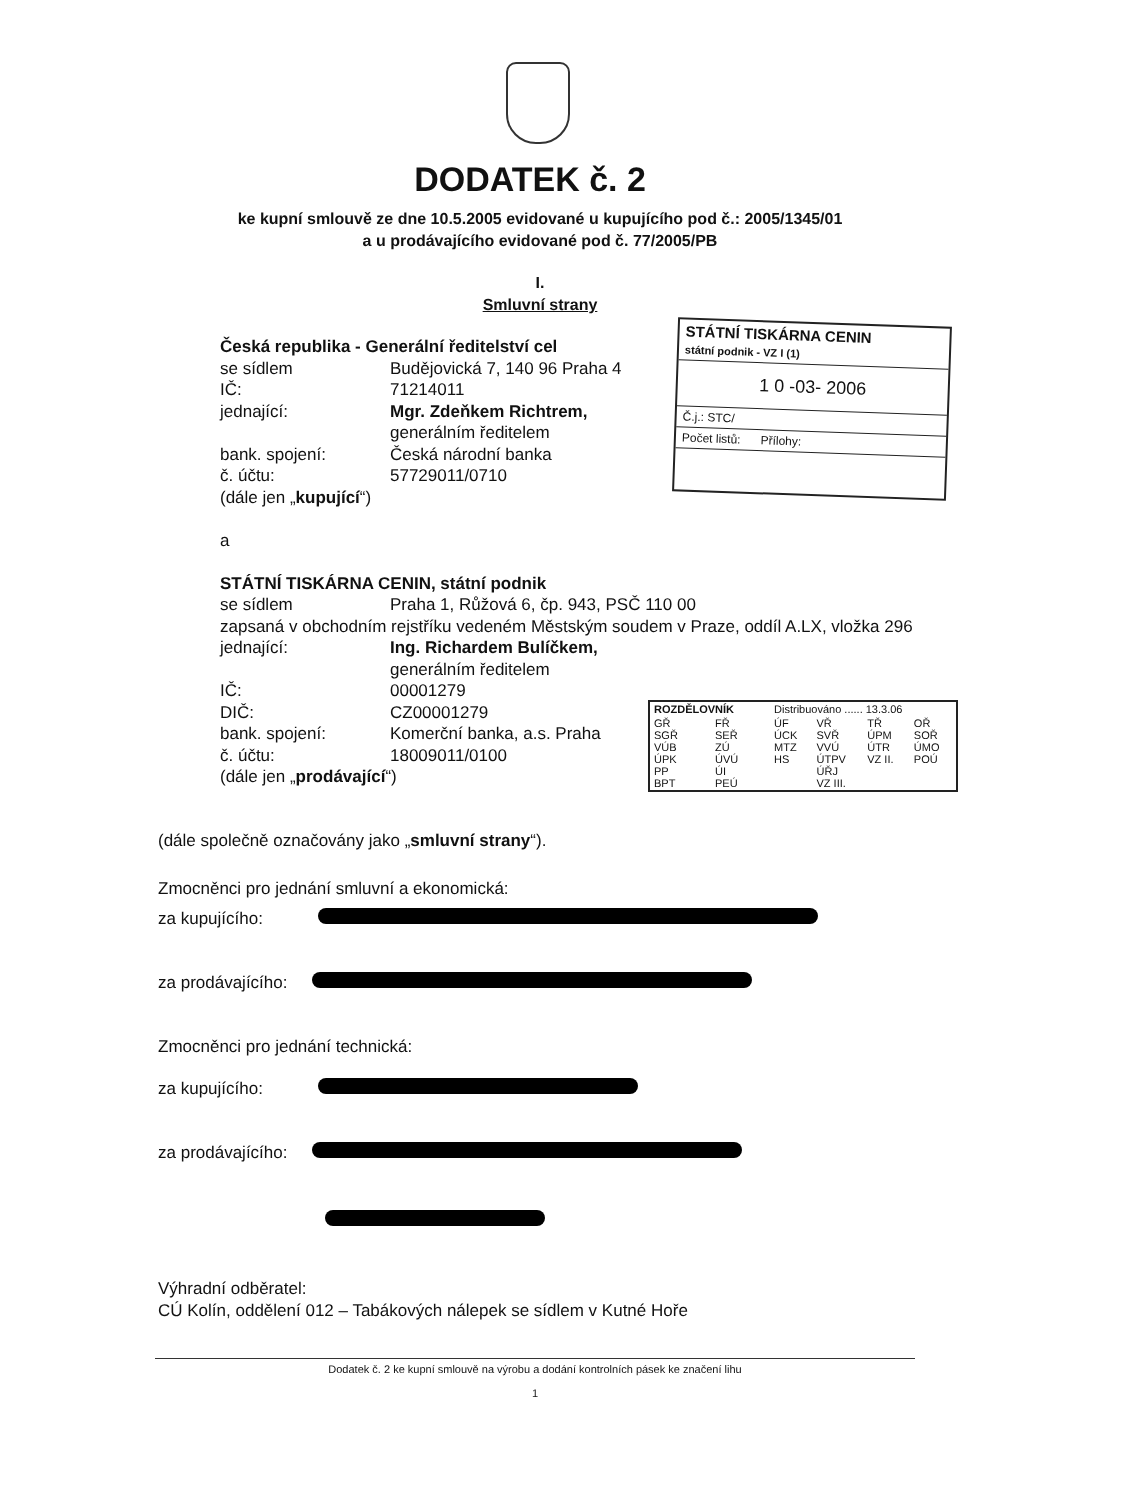DODATEK č. 2
ke kupní smlouvě ze dne 10.5.2005 evidované u kupujícího pod č.: 2005/1345/01
a u prodávajícího evidované pod č. 77/2005/PB
I.
Smluvní strany
Česká republika - Generální ředitelství cel
se sídlem Budějovická 7, 140 96 Praha 4
IČ: 71214011
jednající: Mgr. Zdeňkem Richtrem,
generálním ředitelem
bank. spojení: Česká národní banka
č. účtu: 57729011/0710
(dále jen „kupující“)
a
STÁTNÍ TISKÁRNA CENIN, státní podnik
se sídlem Praha 1, Růžová 6, čp. 943, PSČ 110 00
zapsaná v obchodním rejstříku vedeném Městským soudem v Praze, oddíl A.LX, vložka 296
jednající: Ing. Richardem Bulíčkem,
generálním ředitelem
IČ: 00001279
DIČ: CZ00001279
bank. spojení: Komerční banka, a.s. Praha
č. účtu: 18009011/0100
(dále jen „prodávající“)
STÁTNÍ TISKÁRNA CENIN
státní podnik - VZ I (1)
1 0 -03- 2006
Č.j.: STC/
Počet listů: Přílohy:
| ROZDĚLOVNÍK | | Distribuováno ...... 13.3.06 | | | |
| GŘ SGŘ VÚB ÚPK PP BPT | FŘ SEŘ ZÚ ÚVÚ ÚI PEÚ | ÚF ÚCK MTZ HS | VŘ SVŘ VVÚ ÚTPV ÚŘJ VZ III. | TŘ ÚPM ÚTR VZ II. | OŘ SOŘ ÚMO POÚ |
(dále společně označovány jako „smluvní strany“).
Zmocněnci pro jednání smluvní a ekonomická:
za kupujícího:
za prodávajícího:
Zmocněnci pro jednání technická:
za kupujícího:
za prodávajícího:
Výhradní odběratel:
CÚ Kolín, oddělení 012 – Tabákových nálepek se sídlem v Kutné Hoře
Dodatek č. 2 ke kupní smlouvě na výrobu a dodání kontrolních pásek ke značení lihu
1